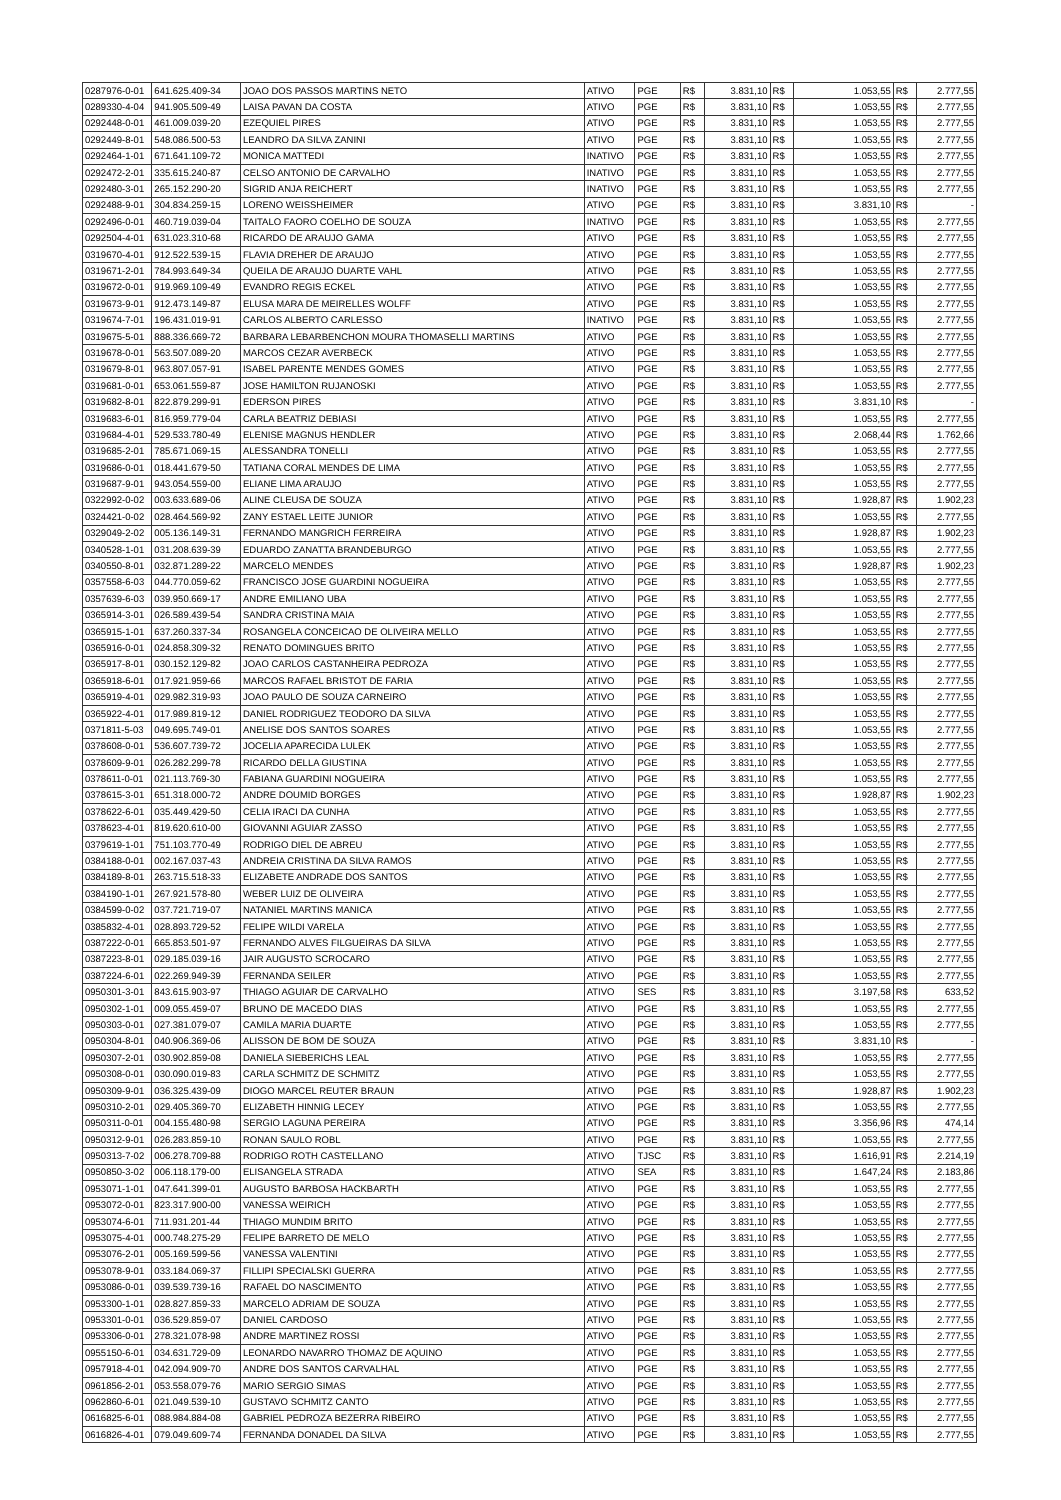| 0287976-0-01 | 641.625.409-34 | JOAO DOS PASSOS MARTINS NETO | ATIVO | PGE | R$ | 3.831,10 | R$ | 1.053,55 | R$ | 2.777,55 |
| 0289330-4-04 | 941.905.509-49 | LAISA PAVAN DA COSTA | ATIVO | PGE | R$ | 3.831,10 | R$ | 1.053,55 | R$ | 2.777,55 |
| 0292448-0-01 | 461.009.039-20 | EZEQUIEL PIRES | ATIVO | PGE | R$ | 3.831,10 | R$ | 1.053,55 | R$ | 2.777,55 |
| 0292449-8-01 | 548.086.500-53 | LEANDRO DA SILVA ZANINI | ATIVO | PGE | R$ | 3.831,10 | R$ | 1.053,55 | R$ | 2.777,55 |
| 0292464-1-01 | 671.641.109-72 | MONICA MATTEDI | INATIVO | PGE | R$ | 3.831,10 | R$ | 1.053,55 | R$ | 2.777,55 |
| 0292472-2-01 | 335.615.240-87 | CELSO ANTONIO DE CARVALHO | INATIVO | PGE | R$ | 3.831,10 | R$ | 1.053,55 | R$ | 2.777,55 |
| 0292480-3-01 | 265.152.290-20 | SIGRID ANJA REICHERT | INATIVO | PGE | R$ | 3.831,10 | R$ | 1.053,55 | R$ | 2.777,55 |
| 0292488-9-01 | 304.834.259-15 | LORENO WEISSHEIMER | ATIVO | PGE | R$ | 3.831,10 | R$ | 3.831,10 | R$ | - |
| 0292496-0-01 | 460.719.039-04 | TAITALO FAORO COELHO DE SOUZA | INATIVO | PGE | R$ | 3.831,10 | R$ | 1.053,55 | R$ | 2.777,55 |
| 0292504-4-01 | 631.023.310-68 | RICARDO DE ARAUJO GAMA | ATIVO | PGE | R$ | 3.831,10 | R$ | 1.053,55 | R$ | 2.777,55 |
| 0319670-4-01 | 912.522.539-15 | FLAVIA DREHER DE ARAUJO | ATIVO | PGE | R$ | 3.831,10 | R$ | 1.053,55 | R$ | 2.777,55 |
| 0319671-2-01 | 784.993.649-34 | QUEILA DE ARAUJO DUARTE VAHL | ATIVO | PGE | R$ | 3.831,10 | R$ | 1.053,55 | R$ | 2.777,55 |
| 0319672-0-01 | 919.969.109-49 | EVANDRO REGIS ECKEL | ATIVO | PGE | R$ | 3.831,10 | R$ | 1.053,55 | R$ | 2.777,55 |
| 0319673-9-01 | 912.473.149-87 | ELUSA MARA DE MEIRELLES WOLFF | ATIVO | PGE | R$ | 3.831,10 | R$ | 1.053,55 | R$ | 2.777,55 |
| 0319674-7-01 | 196.431.019-91 | CARLOS ALBERTO CARLESSO | INATIVO | PGE | R$ | 3.831,10 | R$ | 1.053,55 | R$ | 2.777,55 |
| 0319675-5-01 | 888.336.669-72 | BARBARA LEBARBENCHON MOURA THOMASELLI MARTINS | ATIVO | PGE | R$ | 3.831,10 | R$ | 1.053,55 | R$ | 2.777,55 |
| 0319678-0-01 | 563.507.089-20 | MARCOS CEZAR AVERBECK | ATIVO | PGE | R$ | 3.831,10 | R$ | 1.053,55 | R$ | 2.777,55 |
| 0319679-8-01 | 963.807.057-91 | ISABEL PARENTE MENDES GOMES | ATIVO | PGE | R$ | 3.831,10 | R$ | 1.053,55 | R$ | 2.777,55 |
| 0319681-0-01 | 653.061.559-87 | JOSE HAMILTON RUJANOSKI | ATIVO | PGE | R$ | 3.831,10 | R$ | 1.053,55 | R$ | 2.777,55 |
| 0319682-8-01 | 822.879.299-91 | EDERSON PIRES | ATIVO | PGE | R$ | 3.831,10 | R$ | 3.831,10 | R$ | - |
| 0319683-6-01 | 816.959.779-04 | CARLA BEATRIZ DEBIASI | ATIVO | PGE | R$ | 3.831,10 | R$ | 1.053,55 | R$ | 2.777,55 |
| 0319684-4-01 | 529.533.780-49 | ELENISE MAGNUS HENDLER | ATIVO | PGE | R$ | 3.831,10 | R$ | 2.068,44 | R$ | 1.762,66 |
| 0319685-2-01 | 785.671.069-15 | ALESSANDRA TONELLI | ATIVO | PGE | R$ | 3.831,10 | R$ | 1.053,55 | R$ | 2.777,55 |
| 0319686-0-01 | 018.441.679-50 | TATIANA CORAL MENDES DE LIMA | ATIVO | PGE | R$ | 3.831,10 | R$ | 1.053,55 | R$ | 2.777,55 |
| 0319687-9-01 | 943.054.559-00 | ELIANE LIMA ARAUJO | ATIVO | PGE | R$ | 3.831,10 | R$ | 1.053,55 | R$ | 2.777,55 |
| 0322992-0-02 | 003.633.689-06 | ALINE CLEUSA DE SOUZA | ATIVO | PGE | R$ | 3.831,10 | R$ | 1.928,87 | R$ | 1.902,23 |
| 0324421-0-02 | 028.464.569-92 | ZANY ESTAEL LEITE JUNIOR | ATIVO | PGE | R$ | 3.831,10 | R$ | 1.053,55 | R$ | 2.777,55 |
| 0329049-2-02 | 005.136.149-31 | FERNANDO MANGRICH FERREIRA | ATIVO | PGE | R$ | 3.831,10 | R$ | 1.928,87 | R$ | 1.902,23 |
| 0340528-1-01 | 031.208.639-39 | EDUARDO ZANATTA BRANDEBURGO | ATIVO | PGE | R$ | 3.831,10 | R$ | 1.053,55 | R$ | 2.777,55 |
| 0340550-8-01 | 032.871.289-22 | MARCELO MENDES | ATIVO | PGE | R$ | 3.831,10 | R$ | 1.928,87 | R$ | 1.902,23 |
| 0357558-6-03 | 044.770.059-62 | FRANCISCO JOSE GUARDINI NOGUEIRA | ATIVO | PGE | R$ | 3.831,10 | R$ | 1.053,55 | R$ | 2.777,55 |
| 0357639-6-03 | 039.950.669-17 | ANDRE EMILIANO UBA | ATIVO | PGE | R$ | 3.831,10 | R$ | 1.053,55 | R$ | 2.777,55 |
| 0365914-3-01 | 026.589.439-54 | SANDRA CRISTINA MAIA | ATIVO | PGE | R$ | 3.831,10 | R$ | 1.053,55 | R$ | 2.777,55 |
| 0365915-1-01 | 637.260.337-34 | ROSANGELA CONCEICAO DE OLIVEIRA MELLO | ATIVO | PGE | R$ | 3.831,10 | R$ | 1.053,55 | R$ | 2.777,55 |
| 0365916-0-01 | 024.858.309-32 | RENATO DOMINGUES BRITO | ATIVO | PGE | R$ | 3.831,10 | R$ | 1.053,55 | R$ | 2.777,55 |
| 0365917-8-01 | 030.152.129-82 | JOAO CARLOS CASTANHEIRA PEDROZA | ATIVO | PGE | R$ | 3.831,10 | R$ | 1.053,55 | R$ | 2.777,55 |
| 0365918-6-01 | 017.921.959-66 | MARCOS RAFAEL BRISTOT DE FARIA | ATIVO | PGE | R$ | 3.831,10 | R$ | 1.053,55 | R$ | 2.777,55 |
| 0365919-4-01 | 029.982.319-93 | JOAO PAULO DE SOUZA CARNEIRO | ATIVO | PGE | R$ | 3.831,10 | R$ | 1.053,55 | R$ | 2.777,55 |
| 0365922-4-01 | 017.989.819-12 | DANIEL RODRIGUEZ TEODORO DA SILVA | ATIVO | PGE | R$ | 3.831,10 | R$ | 1.053,55 | R$ | 2.777,55 |
| 0371811-5-03 | 049.695.749-01 | ANELISE DOS SANTOS SOARES | ATIVO | PGE | R$ | 3.831,10 | R$ | 1.053,55 | R$ | 2.777,55 |
| 0378608-0-01 | 536.607.739-72 | JOCELIA APARECIDA LULEK | ATIVO | PGE | R$ | 3.831,10 | R$ | 1.053,55 | R$ | 2.777,55 |
| 0378609-9-01 | 026.282.299-78 | RICARDO DELLA GIUSTINA | ATIVO | PGE | R$ | 3.831,10 | R$ | 1.053,55 | R$ | 2.777,55 |
| 0378611-0-01 | 021.113.769-30 | FABIANA GUARDINI NOGUEIRA | ATIVO | PGE | R$ | 3.831,10 | R$ | 1.053,55 | R$ | 2.777,55 |
| 0378615-3-01 | 651.318.000-72 | ANDRE DOUMID BORGES | ATIVO | PGE | R$ | 3.831,10 | R$ | 1.928,87 | R$ | 1.902,23 |
| 0378622-6-01 | 035.449.429-50 | CELIA IRACI DA CUNHA | ATIVO | PGE | R$ | 3.831,10 | R$ | 1.053,55 | R$ | 2.777,55 |
| 0378623-4-01 | 819.620.610-00 | GIOVANNI AGUIAR ZASSO | ATIVO | PGE | R$ | 3.831,10 | R$ | 1.053,55 | R$ | 2.777,55 |
| 0379619-1-01 | 751.103.770-49 | RODRIGO DIEL DE ABREU | ATIVO | PGE | R$ | 3.831,10 | R$ | 1.053,55 | R$ | 2.777,55 |
| 0384188-0-01 | 002.167.037-43 | ANDREIA CRISTINA DA SILVA RAMOS | ATIVO | PGE | R$ | 3.831,10 | R$ | 1.053,55 | R$ | 2.777,55 |
| 0384189-8-01 | 263.715.518-33 | ELIZABETE ANDRADE DOS SANTOS | ATIVO | PGE | R$ | 3.831,10 | R$ | 1.053,55 | R$ | 2.777,55 |
| 0384190-1-01 | 267.921.578-80 | WEBER LUIZ DE OLIVEIRA | ATIVO | PGE | R$ | 3.831,10 | R$ | 1.053,55 | R$ | 2.777,55 |
| 0384599-0-02 | 037.721.719-07 | NATANIEL MARTINS MANICA | ATIVO | PGE | R$ | 3.831,10 | R$ | 1.053,55 | R$ | 2.777,55 |
| 0385832-4-01 | 028.893.729-52 | FELIPE WILDI VARELA | ATIVO | PGE | R$ | 3.831,10 | R$ | 1.053,55 | R$ | 2.777,55 |
| 0387222-0-01 | 665.853.501-97 | FERNANDO ALVES FILGUEIRAS DA SILVA | ATIVO | PGE | R$ | 3.831,10 | R$ | 1.053,55 | R$ | 2.777,55 |
| 0387223-8-01 | 029.185.039-16 | JAIR AUGUSTO SCROCARO | ATIVO | PGE | R$ | 3.831,10 | R$ | 1.053,55 | R$ | 2.777,55 |
| 0387224-6-01 | 022.269.949-39 | FERNANDA SEILER | ATIVO | PGE | R$ | 3.831,10 | R$ | 1.053,55 | R$ | 2.777,55 |
| 0950301-3-01 | 843.615.903-97 | THIAGO AGUIAR DE CARVALHO | ATIVO | SES | R$ | 3.831,10 | R$ | 3.197,58 | R$ | 633,52 |
| 0950302-1-01 | 009.055.459-07 | BRUNO DE MACEDO DIAS | ATIVO | PGE | R$ | 3.831,10 | R$ | 1.053,55 | R$ | 2.777,55 |
| 0950303-0-01 | 027.381.079-07 | CAMILA MARIA DUARTE | ATIVO | PGE | R$ | 3.831,10 | R$ | 1.053,55 | R$ | 2.777,55 |
| 0950304-8-01 | 040.906.369-06 | ALISSON DE BOM DE SOUZA | ATIVO | PGE | R$ | 3.831,10 | R$ | 3.831,10 | R$ | - |
| 0950307-2-01 | 030.902.859-08 | DANIELA SIEBERICHS LEAL | ATIVO | PGE | R$ | 3.831,10 | R$ | 1.053,55 | R$ | 2.777,55 |
| 0950308-0-01 | 030.090.019-83 | CARLA SCHMITZ DE SCHMITZ | ATIVO | PGE | R$ | 3.831,10 | R$ | 1.053,55 | R$ | 2.777,55 |
| 0950309-9-01 | 036.325.439-09 | DIOGO MARCEL REUTER BRAUN | ATIVO | PGE | R$ | 3.831,10 | R$ | 1.928,87 | R$ | 1.902,23 |
| 0950310-2-01 | 029.405.369-70 | ELIZABETH HINNIG LECEY | ATIVO | PGE | R$ | 3.831,10 | R$ | 1.053,55 | R$ | 2.777,55 |
| 0950311-0-01 | 004.155.480-98 | SERGIO LAGUNA PEREIRA | ATIVO | PGE | R$ | 3.831,10 | R$ | 3.356,96 | R$ | 474,14 |
| 0950312-9-01 | 026.283.859-10 | RONAN SAULO ROBL | ATIVO | PGE | R$ | 3.831,10 | R$ | 1.053,55 | R$ | 2.777,55 |
| 0950313-7-02 | 006.278.709-88 | RODRIGO ROTH CASTELLANO | ATIVO | TJSC | R$ | 3.831,10 | R$ | 1.616,91 | R$ | 2.214,19 |
| 0950850-3-02 | 006.118.179-00 | ELISANGELA STRADA | ATIVO | SEA | R$ | 3.831,10 | R$ | 1.647,24 | R$ | 2.183,86 |
| 0953071-1-01 | 047.641.399-01 | AUGUSTO BARBOSA HACKBARTH | ATIVO | PGE | R$ | 3.831,10 | R$ | 1.053,55 | R$ | 2.777,55 |
| 0953072-0-01 | 823.317.900-00 | VANESSA WEIRICH | ATIVO | PGE | R$ | 3.831,10 | R$ | 1.053,55 | R$ | 2.777,55 |
| 0953074-6-01 | 711.931.201-44 | THIAGO MUNDIM BRITO | ATIVO | PGE | R$ | 3.831,10 | R$ | 1.053,55 | R$ | 2.777,55 |
| 0953075-4-01 | 000.748.275-29 | FELIPE BARRETO DE MELO | ATIVO | PGE | R$ | 3.831,10 | R$ | 1.053,55 | R$ | 2.777,55 |
| 0953076-2-01 | 005.169.599-56 | VANESSA VALENTINI | ATIVO | PGE | R$ | 3.831,10 | R$ | 1.053,55 | R$ | 2.777,55 |
| 0953078-9-01 | 033.184.069-37 | FILLIPI SPECIALSKI GUERRA | ATIVO | PGE | R$ | 3.831,10 | R$ | 1.053,55 | R$ | 2.777,55 |
| 0953086-0-01 | 039.539.739-16 | RAFAEL DO NASCIMENTO | ATIVO | PGE | R$ | 3.831,10 | R$ | 1.053,55 | R$ | 2.777,55 |
| 0953300-1-01 | 028.827.859-33 | MARCELO ADRIAM DE SOUZA | ATIVO | PGE | R$ | 3.831,10 | R$ | 1.053,55 | R$ | 2.777,55 |
| 0953301-0-01 | 036.529.859-07 | DANIEL CARDOSO | ATIVO | PGE | R$ | 3.831,10 | R$ | 1.053,55 | R$ | 2.777,55 |
| 0953306-0-01 | 278.321.078-98 | ANDRE MARTINEZ ROSSI | ATIVO | PGE | R$ | 3.831,10 | R$ | 1.053,55 | R$ | 2.777,55 |
| 0955150-6-01 | 034.631.729-09 | LEONARDO NAVARRO THOMAZ DE AQUINO | ATIVO | PGE | R$ | 3.831,10 | R$ | 1.053,55 | R$ | 2.777,55 |
| 0957918-4-01 | 042.094.909-70 | ANDRE DOS SANTOS CARVALHAL | ATIVO | PGE | R$ | 3.831,10 | R$ | 1.053,55 | R$ | 2.777,55 |
| 0961856-2-01 | 053.558.079-76 | MARIO SERGIO SIMAS | ATIVO | PGE | R$ | 3.831,10 | R$ | 1.053,55 | R$ | 2.777,55 |
| 0962860-6-01 | 021.049.539-10 | GUSTAVO SCHMITZ CANTO | ATIVO | PGE | R$ | 3.831,10 | R$ | 1.053,55 | R$ | 2.777,55 |
| 0616825-6-01 | 088.984.884-08 | GABRIEL PEDROZA BEZERRA RIBEIRO | ATIVO | PGE | R$ | 3.831,10 | R$ | 1.053,55 | R$ | 2.777,55 |
| 0616826-4-01 | 079.049.609-74 | FERNANDA DONADEL DA SILVA | ATIVO | PGE | R$ | 3.831,10 | R$ | 1.053,55 | R$ | 2.777,55 |